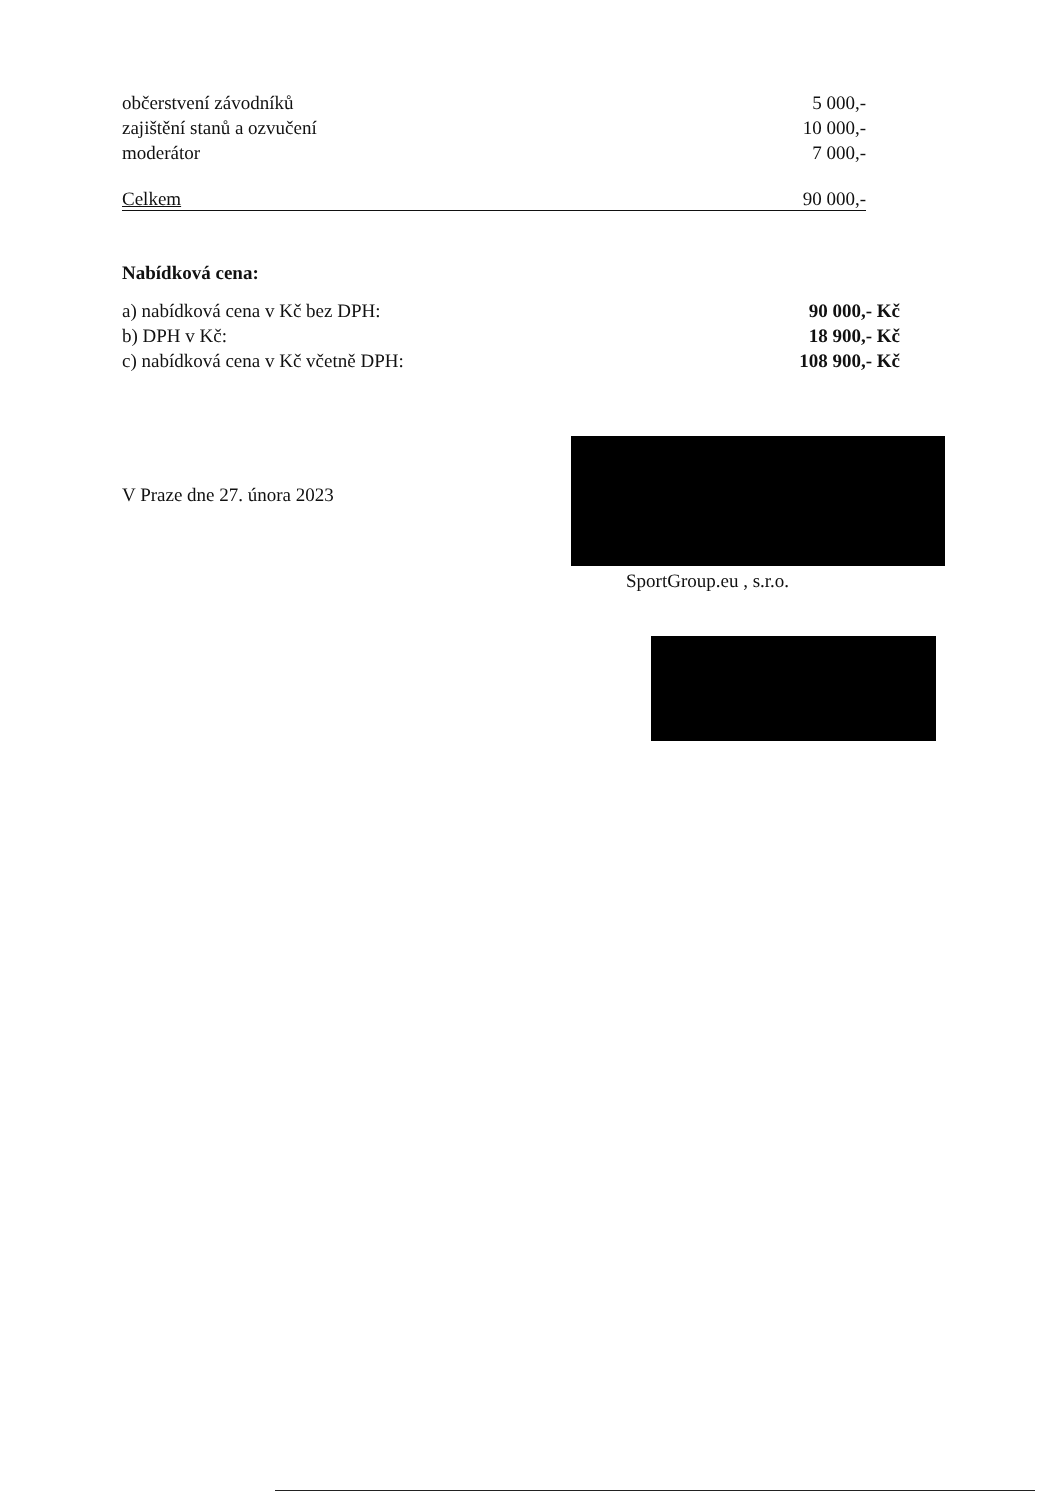| občerstvení závodníků | 5 000,- |
| zajištění stanů a ozvučení | 10 000,- |
| moderátor | 7 000,- |
Celkem 90 000,-
Nabídková cena:
| a) nabídková cena v Kč bez DPH: | 90 000,- Kč |
| b) DPH v Kč: | 18 900,- Kč |
| c) nabídková cena v Kč včetně DPH: | 108 900,- Kč |
V Praze dne 27. února 2023
SportGroup.eu , s.r.o.